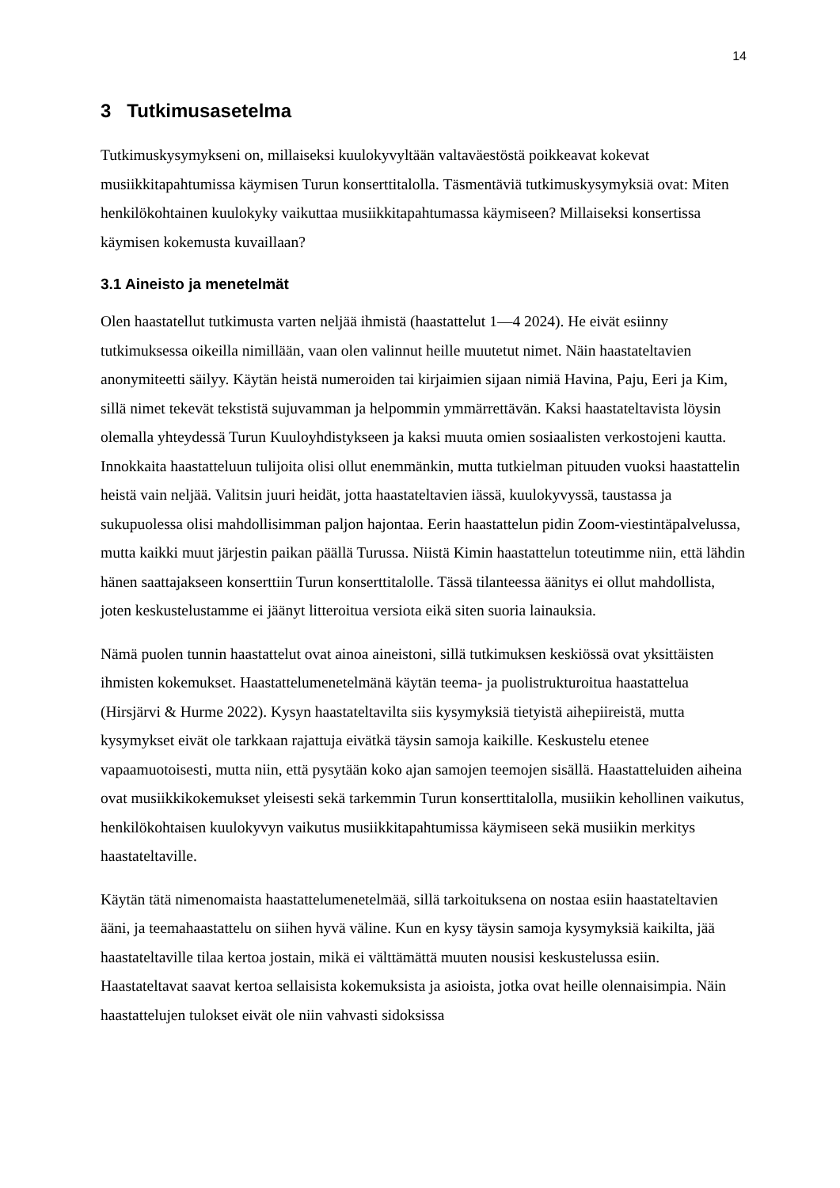14
3 Tutkimusasetelma
Tutkimuskysymykseni on, millaiseksi kuulokyvyltään valtaväestöstä poikkeavat kokevat musiikkitapahtumissa käymisen Turun konserttitalolla. Täsmentäviä tutkimuskysymyksiä ovat: Miten henkilökohtainen kuulokyky vaikuttaa musiikkitapahtumassa käymiseen? Millaiseksi konsertissa käymisen kokemusta kuvaillaan?
3.1 Aineisto ja menetelmät
Olen haastatellut tutkimusta varten neljää ihmistä (haastattelut 1—4 2024). He eivät esiinny tutkimuksessa oikeilla nimillään, vaan olen valinnut heille muutetut nimet. Näin haastateltavien anonymiteetti säilyy. Käytän heistä numeroiden tai kirjaimien sijaan nimiä Havina, Paju, Eeri ja Kim, sillä nimet tekevät tekstistä sujuvamman ja helpommin ymmärrettävän. Kaksi haastateltavista löysin olemalla yhteydessä Turun Kuuloyhdistykseen ja kaksi muuta omien sosiaalisten verkostojeni kautta. Innokkaita haastatteluun tulijoita olisi ollut enemmänkin, mutta tutkielman pituuden vuoksi haastattelin heistä vain neljää. Valitsin juuri heidät, jotta haastateltavien iässä, kuulokyvyssä, taustassa ja sukupuolessa olisi mahdollisimman paljon hajontaa. Eerin haastattelun pidin Zoom-viestintäpalvelussa, mutta kaikki muut järjestin paikan päällä Turussa. Niistä Kimin haastattelun toteutimme niin, että lähdin hänen saattajakseen konserttiin Turun konserttitalolle. Tässä tilanteessa äänitys ei ollut mahdollista, joten keskustelustamme ei jäänyt litteroitua versiota eikä siten suoria lainauksia.
Nämä puolen tunnin haastattelut ovat ainoa aineistoni, sillä tutkimuksen keskiössä ovat yksittäisten ihmisten kokemukset. Haastattelumenetelmänä käytän teema- ja puolistrukturoitua haastattelua (Hirsjärvi & Hurme 2022). Kysyn haastateltavilta siis kysymyksiä tietyistä aihepiireistä, mutta kysymykset eivät ole tarkkaan rajattuja eivätkä täysin samoja kaikille. Keskustelu etenee vapaamuotoisesti, mutta niin, että pysytään koko ajan samojen teemojen sisällä. Haastatteluiden aiheina ovat musiikkikokemukset yleisesti sekä tarkemmin Turun konserttitalolla, musiikin kehollinen vaikutus, henkilökohtaisen kuulokyvyn vaikutus musiikkitapahtumissa käymiseen sekä musiikin merkitys haastateltaville.
Käytän tätä nimenomaista haastattelumenetelmää, sillä tarkoituksena on nostaa esiin haastateltavien ääni, ja teemahaastattelu on siihen hyvä väline. Kun en kysy täysin samoja kysymyksiä kaikilta, jää haastateltaville tilaa kertoa jostain, mikä ei välttämättä muuten nousisi keskustelussa esiin. Haastateltavat saavat kertoa sellaisista kokemuksista ja asioista, jotka ovat heille olennaisimpia. Näin haastattelujen tulokset eivät ole niin vahvasti sidoksissa